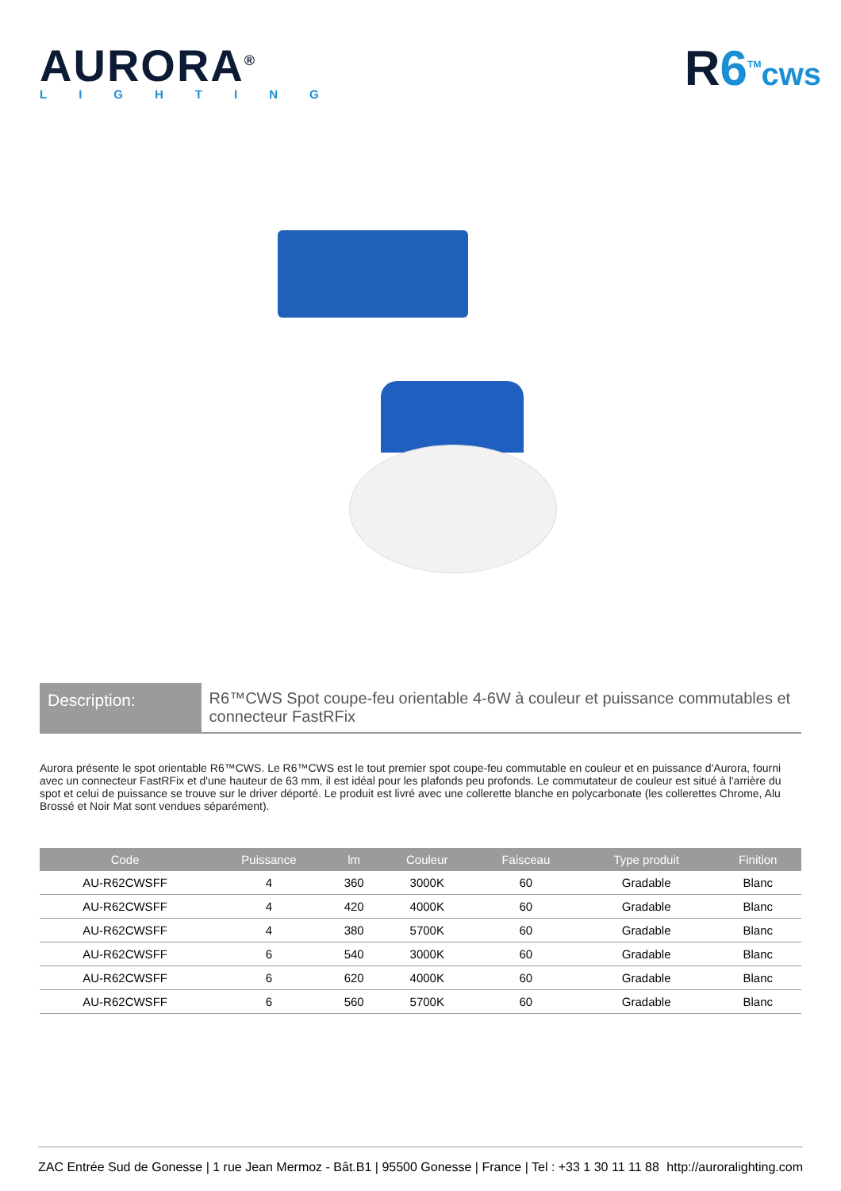AURORA<sup>®</sup>
LIGHTING
R6<sup>TM</sup>cws
Description:
R6™CWS Spot coupe-feu orientable 4-6W à couleur et puissance commutables et connecteur FastRFix
Aurora présente le spot orientable R6™CWS. Le R6™CWS est le tout premier spot coupe-feu commutable en couleur et en puissance d'Aurora, fourni avec un connecteur FastRFix et d'une hauteur de 63 mm, il est idéal pour les plafonds peu profonds. Le commutateur de couleur est situé à l'arrière du spot et celui de puissance se trouve sur le driver déporté. Le produit est livré avec une collerette blanche en polycarbonate (les collerettes Chrome, Alu Brossé et Noir Mat sont vendues séparément).
| Code | Puissance | lm | Couleur | Faisceau | Type produit | Finition |
| --- | --- | --- | --- | --- | --- | --- |
| AU-R62CWSFF | 4 | 360 | 3000K | 60 | Gradable | Blanc |
| AU-R62CWSFF | 4 | 420 | 4000K | 60 | Gradable | Blanc |
| AU-R62CWSFF | 4 | 380 | 5700K | 60 | Gradable | Blanc |
| AU-R62CWSFF | 6 | 540 | 3000K | 60 | Gradable | Blanc |
| AU-R62CWSFF | 6 | 620 | 4000K | 60 | Gradable | Blanc |
| AU-R62CWSFF | 6 | 560 | 5700K | 60 | Gradable | Blanc |
ZAC Entrée Sud de Gonesse | 1 rue Jean Mermoz - Bât.B1 | 95500 Gonesse | France | Tel : +33 1 30 11 11 88 http://auroralighting.com